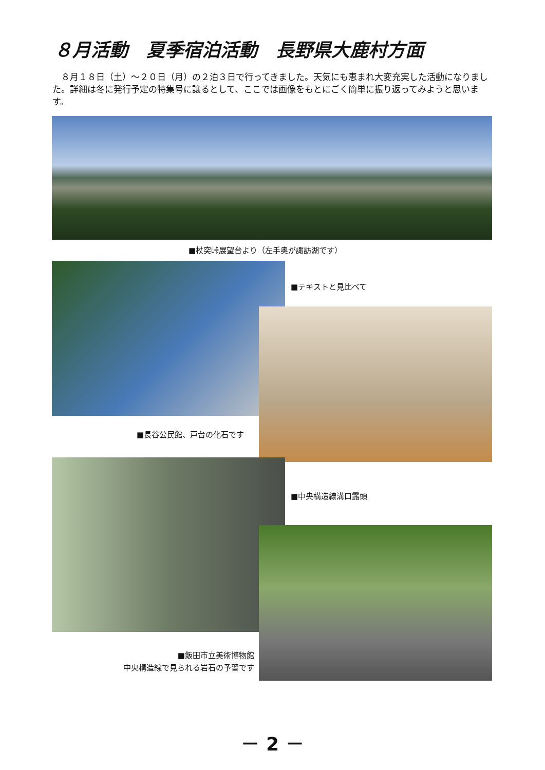８月活動　夏季宿泊活動　長野県大鹿村方面
　８月１８日（土）～２０日（月）の２泊３日で行ってきました。天気にも恵まれ大変充実した活動になりました。詳細は冬に発行予定の特集号に譲るとして、ここでは画像をもとにごく簡単に振り返ってみようと思います。
■杖突峠展望台より（左手奥が諏訪湖です）
■テキストと見比べて
■長谷公民館、戸台の化石です
■中央構造線溝口露頭
■飯田市立美術博物館
中央構造線で見られる岩石の予習です
－ 2 －